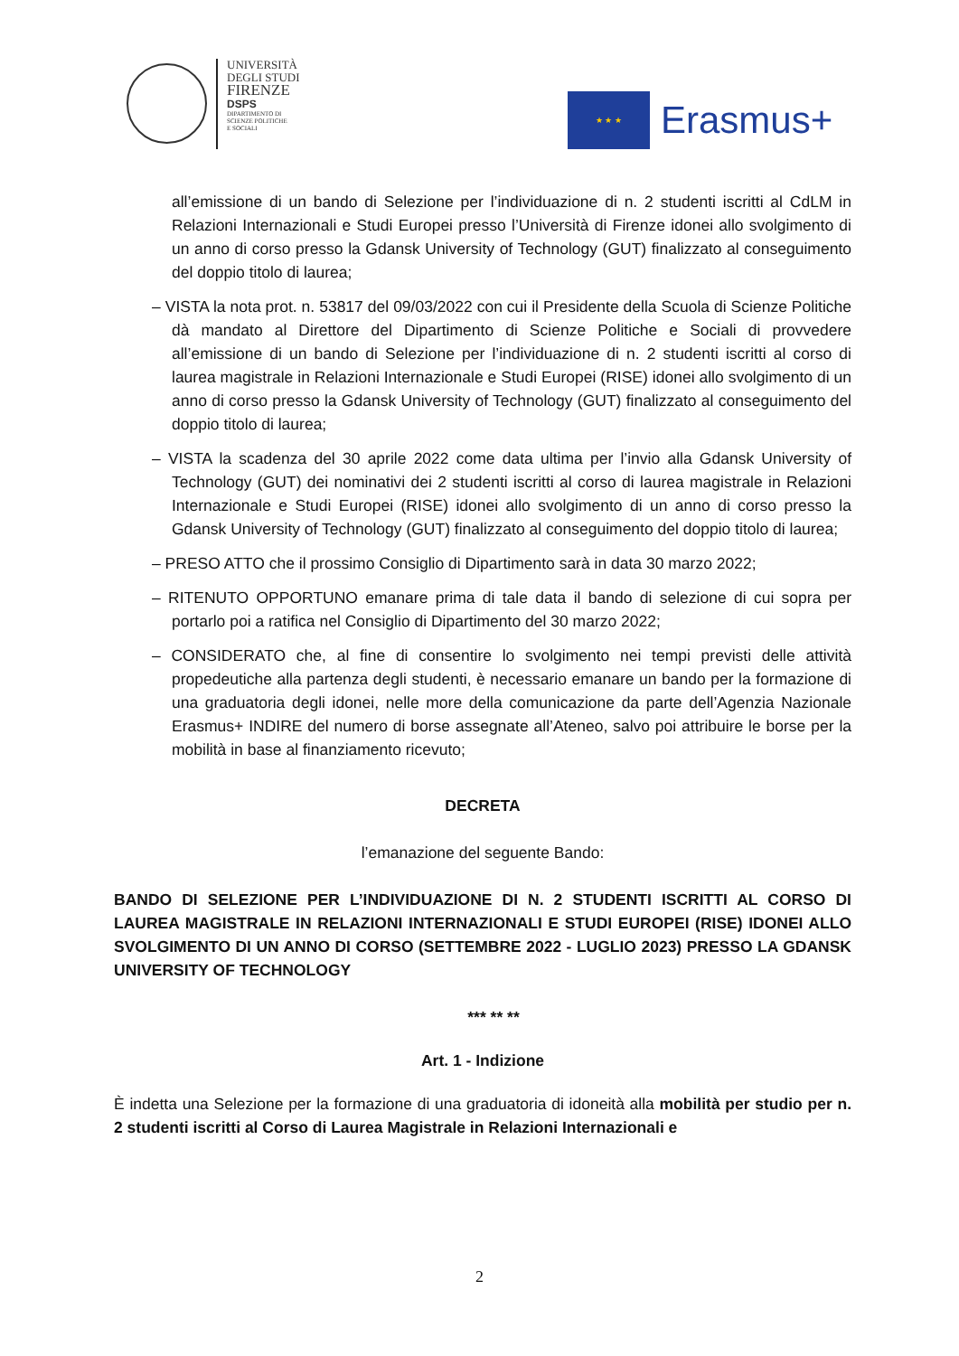UNIVERSITÀ
DEGLI STUDI
FIRENZE
DSPS
DIPARTIMENTO DI
SCIENZE POLITICHE
E SOCIALI
★ ★ ★
Erasmus+
all’emissione di un bando di Selezione per l’individuazione di n. 2 studenti iscritti al CdLM in Relazioni Internazionali e Studi Europei presso l’Università di Firenze idonei allo svolgimento di un anno di corso presso la Gdansk University of Technology (GUT) finalizzato al conseguimento del doppio titolo di laurea;
– VISTA la nota prot. n. 53817 del 09/03/2022 con cui il Presidente della Scuola di Scienze Politiche dà mandato al Direttore del Dipartimento di Scienze Politiche e Sociali di provvedere all’emissione di un bando di Selezione per l’individuazione di n. 2 studenti iscritti al corso di laurea magistrale in Relazioni Internazionale e Studi Europei (RISE) idonei allo svolgimento di un anno di corso presso la Gdansk University of Technology (GUT) finalizzato al conseguimento del doppio titolo di laurea;
– VISTA la scadenza del 30 aprile 2022 come data ultima per l’invio alla Gdansk University of Technology (GUT) dei nominativi dei 2 studenti iscritti al corso di laurea magistrale in Relazioni Internazionale e Studi Europei (RISE) idonei allo svolgimento di un anno di corso presso la Gdansk University of Technology (GUT) finalizzato al conseguimento del doppio titolo di laurea;
– PRESO ATTO che il prossimo Consiglio di Dipartimento sarà in data 30 marzo 2022;
– RITENUTO OPPORTUNO emanare prima di tale data il bando di selezione di cui sopra per portarlo poi a ratifica nel Consiglio di Dipartimento del 30 marzo 2022;
– CONSIDERATO che, al fine di consentire lo svolgimento nei tempi previsti delle attività propedeutiche alla partenza degli studenti, è necessario emanare un bando per la formazione di una graduatoria degli idonei, nelle more della comunicazione da parte dell’Agenzia Nazionale Erasmus+ INDIRE del numero di borse assegnate all’Ateneo, salvo poi attribuire le borse per la mobilità in base al finanziamento ricevuto;
DECRETA
l’emanazione del seguente Bando:
BANDO DI SELEZIONE PER L’INDIVIDUAZIONE DI N. 2 STUDENTI ISCRITTI AL CORSO DI LAUREA MAGISTRALE IN RELAZIONI INTERNAZIONALI E STUDI EUROPEI (RISE) IDONEI ALLO SVOLGIMENTO DI UN ANNO DI CORSO (SETTEMBRE 2022 - LUGLIO 2023) PRESSO LA GDANSK UNIVERSITY OF TECHNOLOGY
*** ** **
Art. 1 - Indizione
È indetta una Selezione per la formazione di una graduatoria di idoneità alla mobilità per studio per n. 2 studenti iscritti al Corso di Laurea Magistrale in Relazioni Internazionali e
2